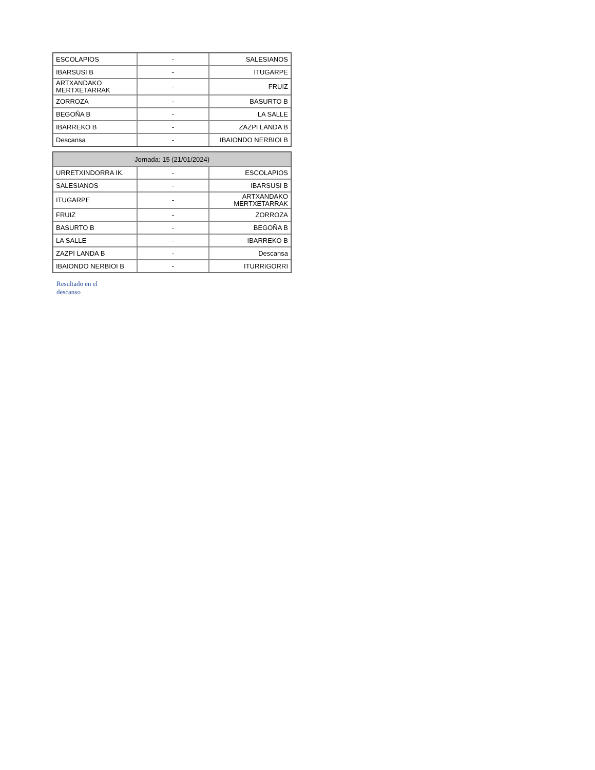| ESCOLAPIOS | - | SALESIANOS |
| IBARSUSI B | - | ITUGARPE |
| ARTXANDAKO MERTXETARRAK | - | FRUIZ |
| ZORROZA | - | BASURTO B |
| BEGOÑA B | - | LA SALLE |
| IBARREKO B | - | ZAZPI LANDA B |
| Descansa | - | IBAIONDO NERBIOI B |
| Jornada: 15 (21/01/2024) | | |
| --- | --- | --- |
| URRETXINDORRA IK. | - | ESCOLAPIOS |
| SALESIANOS | - | IBARSUSI B |
| ITUGARPE | - | ARTXANDAKO MERTXETARRAK |
| FRUIZ | - | ZORROZA |
| BASURTO B | - | BEGOÑA B |
| LA SALLE | - | IBARREKO B |
| ZAZPI LANDA B | - | Descansa |
| IBAIONDO NERBIOI B | - | ITURRIGORRI |
Resultado en el descanso